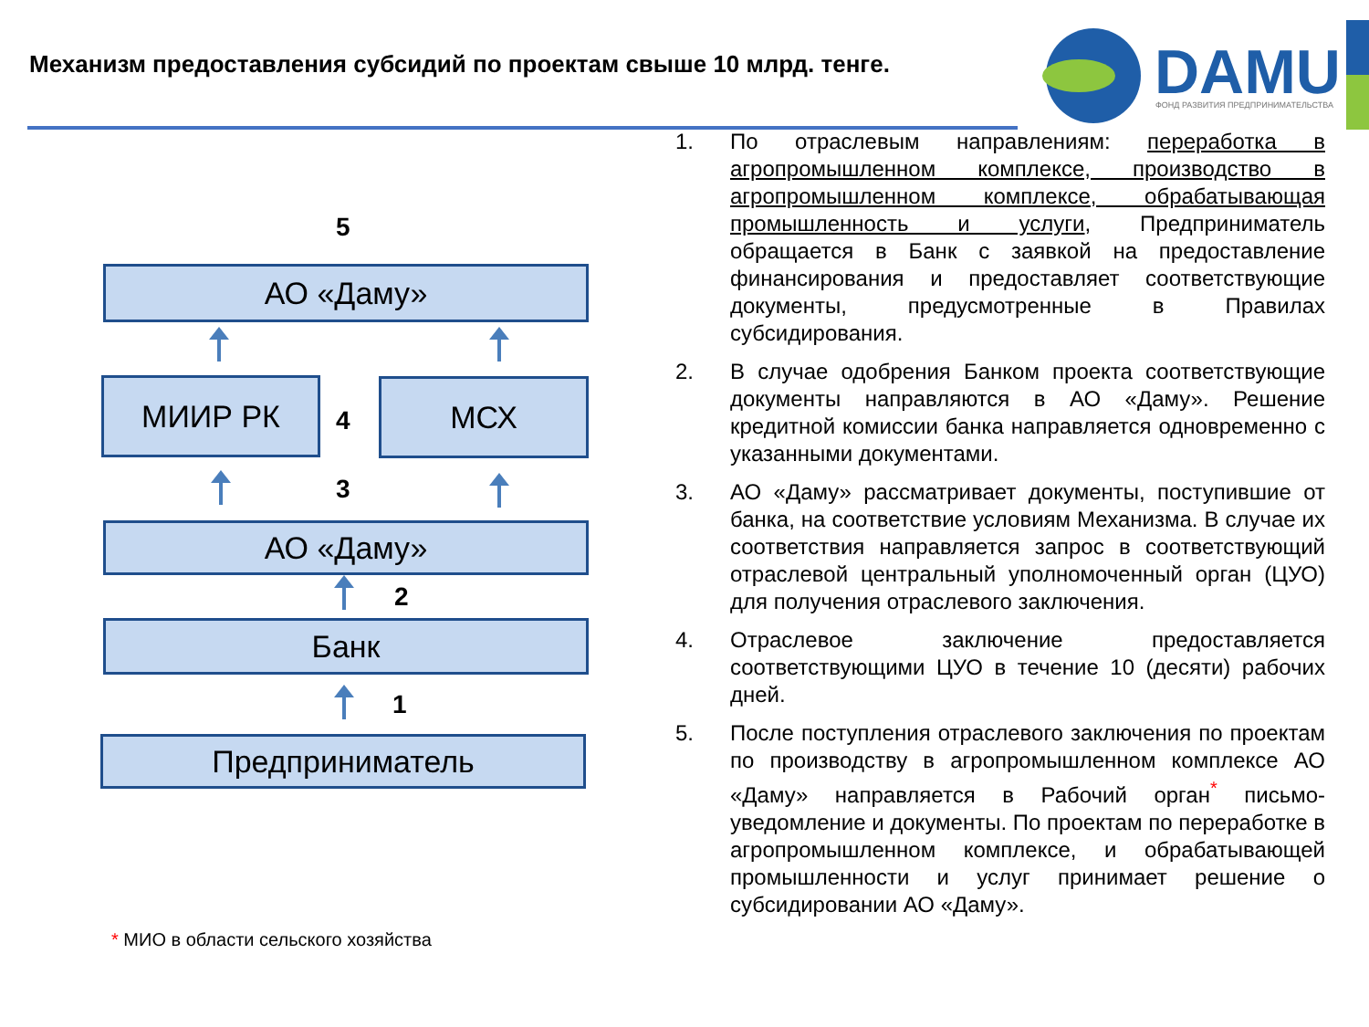Механизм предоставления субсидий по проектам свыше 10 млрд. тенге.
DAMU
ФОНД РАЗВИТИЯ ПРЕДПРИНИМАТЕЛЬСТВА
5
АО «Даму»
МИИР РК
4
МСХ
3
АО «Даму»
2
Банк
1
Предприниматель
* МИО в области сельского хозяйства
1. По отраслевым направлениям: переработка в агропромышленном комплексе, производство в агропромышленном комплексе, обрабатывающая промышленность и услуги, Предприниматель обращается в Банк с заявкой на предоставление финансирования и предоставляет соответствующие документы, предусмотренные в Правилах субсидирования.
2. В случае одобрения Банком проекта соответствующие документы направляются в АО «Даму». Решение кредитной комиссии банка направляется одновременно с указанными документами.
3. АО «Даму» рассматривает документы, поступившие от банка, на соответствие условиям Механизма. В случае их соответствия направляется запрос в соответствующий отраслевой центральный уполномоченный орган (ЦУО) для получения отраслевого заключения.
4. Отраслевое заключение предоставляется соответствующими ЦУО в течение 10 (десяти) рабочих дней.
5. После поступления отраслевого заключения по проектам по производству в агропромышленном комплексе АО «Даму» направляется в Рабочий орган<sup>*</sup> письмо-уведомление и документы. По проектам по переработке в агропромышленном комплексе, и обрабатывающей промышленности и услуг принимает решение о субсидировании АО «Даму».